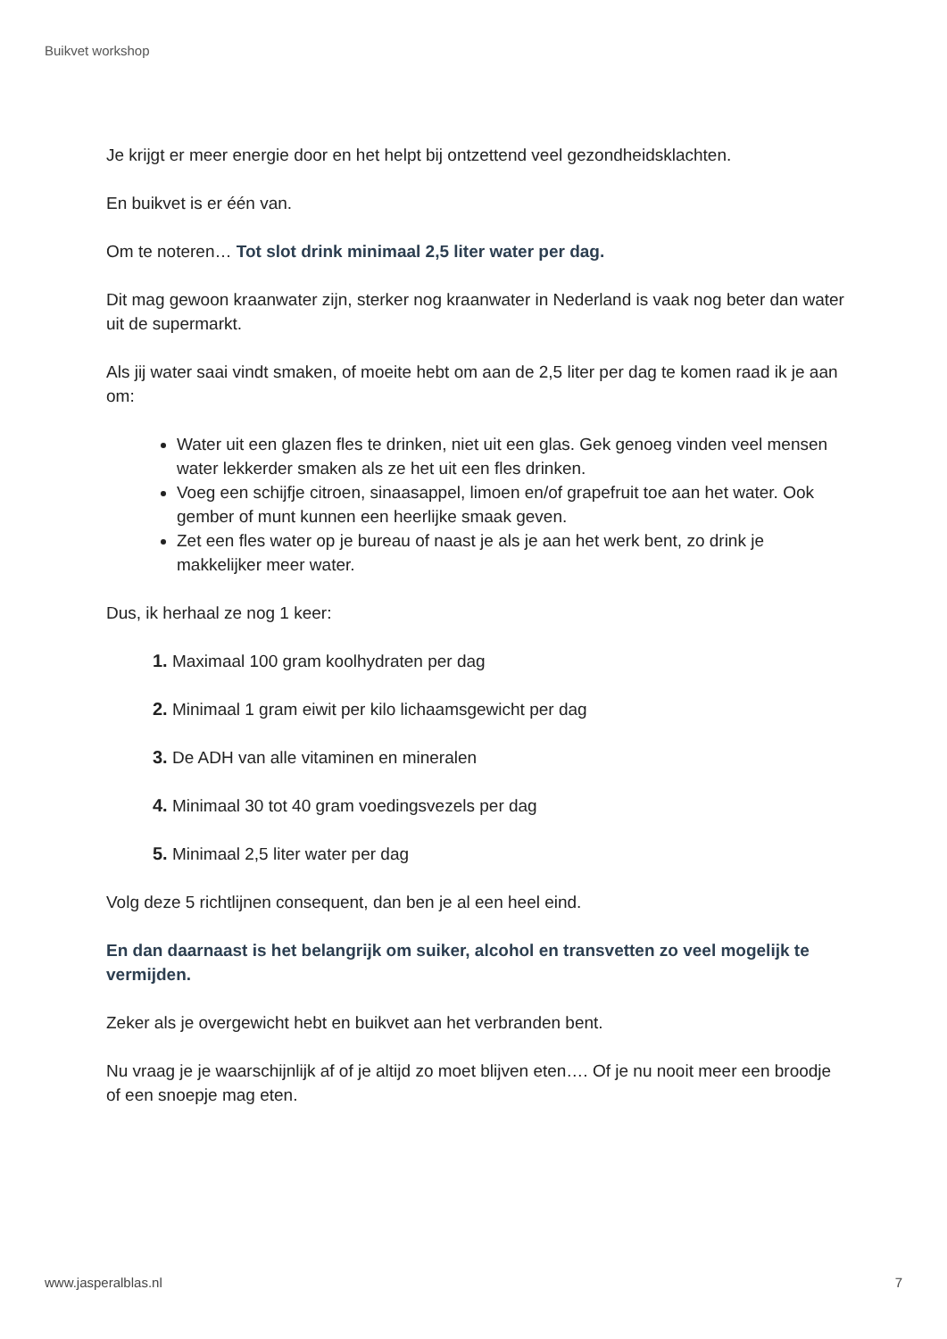Buikvet workshop
Je krijgt er meer energie door en het helpt bij ontzettend veel gezondheidsklachten.
En buikvet is er één van.
Om te noteren… Tot slot drink minimaal 2,5 liter water per dag.
Dit mag gewoon kraanwater zijn, sterker nog kraanwater in Nederland is vaak nog beter dan water uit de supermarkt.
Als jij water saai vindt smaken, of moeite hebt om aan de 2,5 liter per dag te komen raad ik je aan om:
Water uit een glazen fles te drinken, niet uit een glas. Gek genoeg vinden veel mensen water lekkerder smaken als ze het uit een fles drinken.
Voeg een schijfje citroen, sinaasappel, limoen en/of grapefruit toe aan het water. Ook gember of munt kunnen een heerlijke smaak geven.
Zet een fles water op je bureau of naast je als je aan het werk bent, zo drink je makkelijker meer water.
Dus, ik herhaal ze nog 1 keer:
1. Maximaal 100 gram koolhydraten per dag
2. Minimaal 1 gram eiwit per kilo lichaamsgewicht per dag
3. De ADH van alle vitaminen en mineralen
4. Minimaal 30 tot 40 gram voedingsvezels per dag
5. Minimaal 2,5 liter water per dag
Volg deze 5 richtlijnen consequent, dan ben je al een heel eind.
En dan daarnaast is het belangrijk om suiker, alcohol en transvetten zo veel mogelijk te vermijden.
Zeker als je overgewicht hebt en buikvet aan het verbranden bent.
Nu vraag je je waarschijnlijk af of je altijd zo moet blijven eten…. Of je nu nooit meer een broodje of een snoepje mag eten.
www.jasperalblas.nl 7